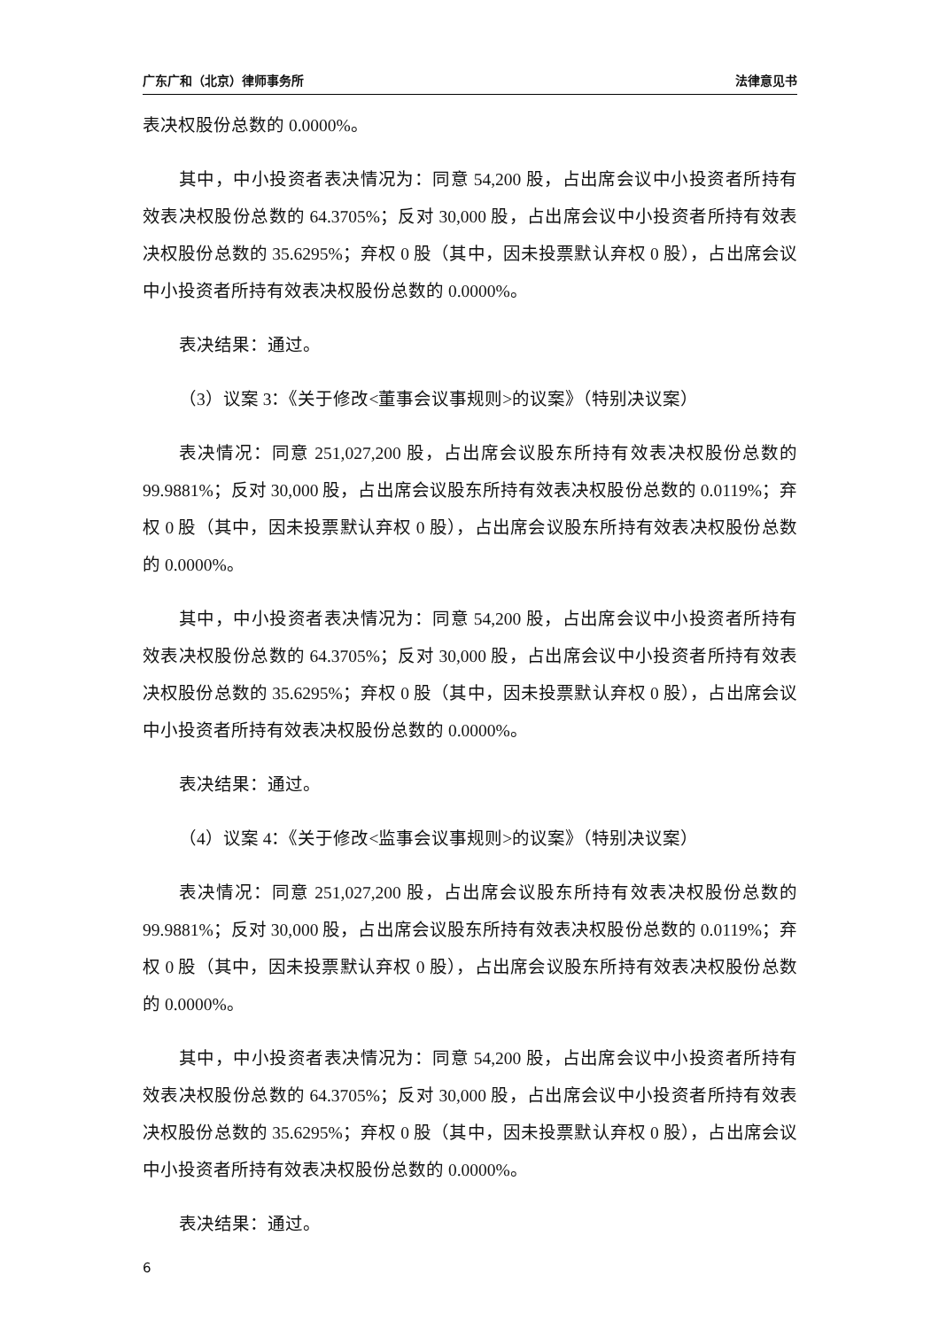广东广和（北京）律师事务所 法律意见书
表决权股份总数的 0.0000%。
其中，中小投资者表决情况为：同意 54,200 股，占出席会议中小投资者所持有效表决权股份总数的 64.3705%；反对 30,000 股，占出席会议中小投资者所持有效表决权股份总数的 35.6295%；弃权 0 股（其中，因未投票默认弃权 0 股），占出席会议中小投资者所持有效表决权股份总数的 0.0000%。
表决结果：通过。
（3）议案 3：《关于修改<董事会议事规则>的议案》（特别决议案）
表决情况：同意 251,027,200 股，占出席会议股东所持有效表决权股份总数的 99.9881%；反对 30,000 股，占出席会议股东所持有效表决权股份总数的 0.0119%；弃权 0 股（其中，因未投票默认弃权 0 股），占出席会议股东所持有效表决权股份总数的 0.0000%。
其中，中小投资者表决情况为：同意 54,200 股，占出席会议中小投资者所持有效表决权股份总数的 64.3705%；反对 30,000 股，占出席会议中小投资者所持有效表决权股份总数的 35.6295%；弃权 0 股（其中，因未投票默认弃权 0 股），占出席会议中小投资者所持有效表决权股份总数的 0.0000%。
表决结果：通过。
（4）议案 4：《关于修改<监事会议事规则>的议案》（特别决议案）
表决情况：同意 251,027,200 股，占出席会议股东所持有效表决权股份总数的 99.9881%；反对 30,000 股，占出席会议股东所持有效表决权股份总数的 0.0119%；弃权 0 股（其中，因未投票默认弃权 0 股），占出席会议股东所持有效表决权股份总数的 0.0000%。
其中，中小投资者表决情况为：同意 54,200 股，占出席会议中小投资者所持有效表决权股份总数的 64.3705%；反对 30,000 股，占出席会议中小投资者所持有效表决权股份总数的 35.6295%；弃权 0 股（其中，因未投票默认弃权 0 股），占出席会议中小投资者所持有效表决权股份总数的 0.0000%。
表决结果：通过。
6